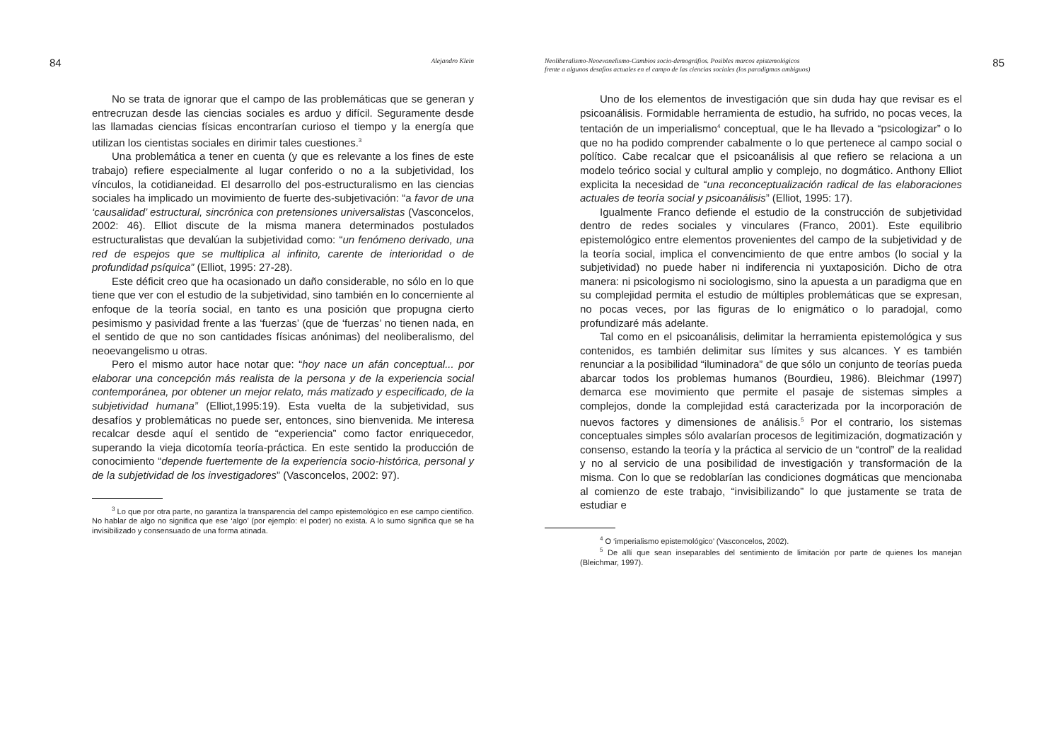84 Alejandro Klein
No se trata de ignorar que el campo de las problemáticas que se generan y entrecruzan desde las ciencias sociales es arduo y difícil. Seguramente desde las llamadas ciencias físicas encontrarían curioso el tiempo y la energía que utilizan los cientistas sociales en dirimir tales cuestiones.<sup>3</sup>
Una problemática a tener en cuenta (y que es relevante a los fines de este trabajo) refiere especialmente al lugar conferido o no a la subjetividad, los vínculos, la cotidianeidad. El desarrollo del pos-estructuralismo en las ciencias sociales ha implicado un movimiento de fuerte des-subjetivación: “a favor de una ‘causalidad’ estructural, sincrónica con pretensiones universalistas (Vasconcelos, 2002: 46). Elliot discute de la misma manera determinados postulados estructuralistas que devalúan la subjetividad como: “un fenómeno derivado, una red de espejos que se multiplica al infinito, carente de interioridad o de profundidad psíquica” (Elliot, 1995: 27-28).
Este déficit creo que ha ocasionado un daño considerable, no sólo en lo que tiene que ver con el estudio de la subjetividad, sino también en lo concerniente al enfoque de la teoría social, en tanto es una posición que propugna cierto pesimismo y pasividad frente a las ‘fuerzas’ (que de ‘fuerzas’ no tienen nada, en el sentido de que no son cantidades físicas anónimas) del neoliberalismo, del neoevangelismo u otras.
Pero el mismo autor hace notar que: “hoy nace un afán conceptual... por elaborar una concepción más realista de la persona y de la experiencia social contemporánea, por obtener un mejor relato, más matizado y especificado, de la subjetividad humana” (Elliot,1995:19). Esta vuelta de la subjetividad, sus desafíos y problemáticas no puede ser, entonces, sino bienvenida. Me interesa recalcar desde aquí el sentido de “experiencia” como factor enriquecedor, superando la vieja dicotomía teoría-práctica. En este sentido la producción de conocimiento “depende fuertemente de la experiencia socio-histórica, personal y de la subjetividad de los investigadores” (Vasconcelos, 2002: 97).
<sup>3</sup> Lo que por otra parte, no garantiza la transparencia del campo epistemológico en ese campo científico. No hablar de algo no significa que ese ‘algo’ (por ejemplo: el poder) no exista. A lo sumo significa que se ha invisibilizado y consensuado de una forma atinada.
Neoliberalismo-Neoevanelismo-Cambios socio-demográfios. Posibles marcos epistemológicos
frente a algunos desafíos actuales en el campo de las ciencias sociales (los paradigmas ambiguos) 85
Uno de los elementos de investigación que sin duda hay que revisar es el psicoanálisis. Formidable herramienta de estudio, ha sufrido, no pocas veces, la tentación de un imperialismo<sup>4</sup> conceptual, que le ha llevado a “psicologizar” o lo que no ha podido comprender cabalmente o lo que pertenece al campo social o político. Cabe recalcar que el psicoanálisis al que refiero se relaciona a un modelo teórico social y cultural amplio y complejo, no dogmático. Anthony Elliot explicita la necesidad de “una reconceptualización radical de las elaboraciones actuales de teoría social y psicoanálisis” (Elliot, 1995: 17).
Igualmente Franco defiende el estudio de la construcción de subjetividad dentro de redes sociales y vinculares (Franco, 2001). Este equilibrio epistemológico entre elementos provenientes del campo de la subjetividad y de la teoría social, implica el convencimiento de que entre ambos (lo social y la subjetividad) no puede haber ni indiferencia ni yuxtaposición. Dicho de otra manera: ni psicologismo ni sociologismo, sino la apuesta a un paradigma que en su complejidad permita el estudio de múltiples problemáticas que se expresan, no pocas veces, por las figuras de lo enigmático o lo paradojal, como profundizaré más adelante.
Tal como en el psicoanálisis, delimitar la herramienta epistemológica y sus contenidos, es también delimitar sus límites y sus alcances. Y es también renunciar a la posibilidad “iluminadora” de que sólo un conjunto de teorías pueda abarcar todos los problemas humanos (Bourdieu, 1986). Bleichmar (1997) demarca ese movimiento que permite el pasaje de sistemas simples a complejos, donde la complejidad está caracterizada por la incorporación de nuevos factores y dimensiones de análisis.<sup>5</sup> Por el contrario, los sistemas conceptuales simples sólo avalarían procesos de legitimización, dogmatización y consenso, estando la teoría y la práctica al servicio de un “control” de la realidad y no al servicio de una posibilidad de investigación y transformación de la misma. Con lo que se redoblarían las condiciones dogmáticas que mencionaba al comienzo de este trabajo, “invisibilizando” lo que justamente se trata de estudiar e
<sup>4</sup> O ‘imperialismo epistemológico’ (Vasconcelos, 2002).
<sup>5</sup> De allí que sean inseparables del sentimiento de limitación por parte de quienes los manejan (Bleichmar, 1997).